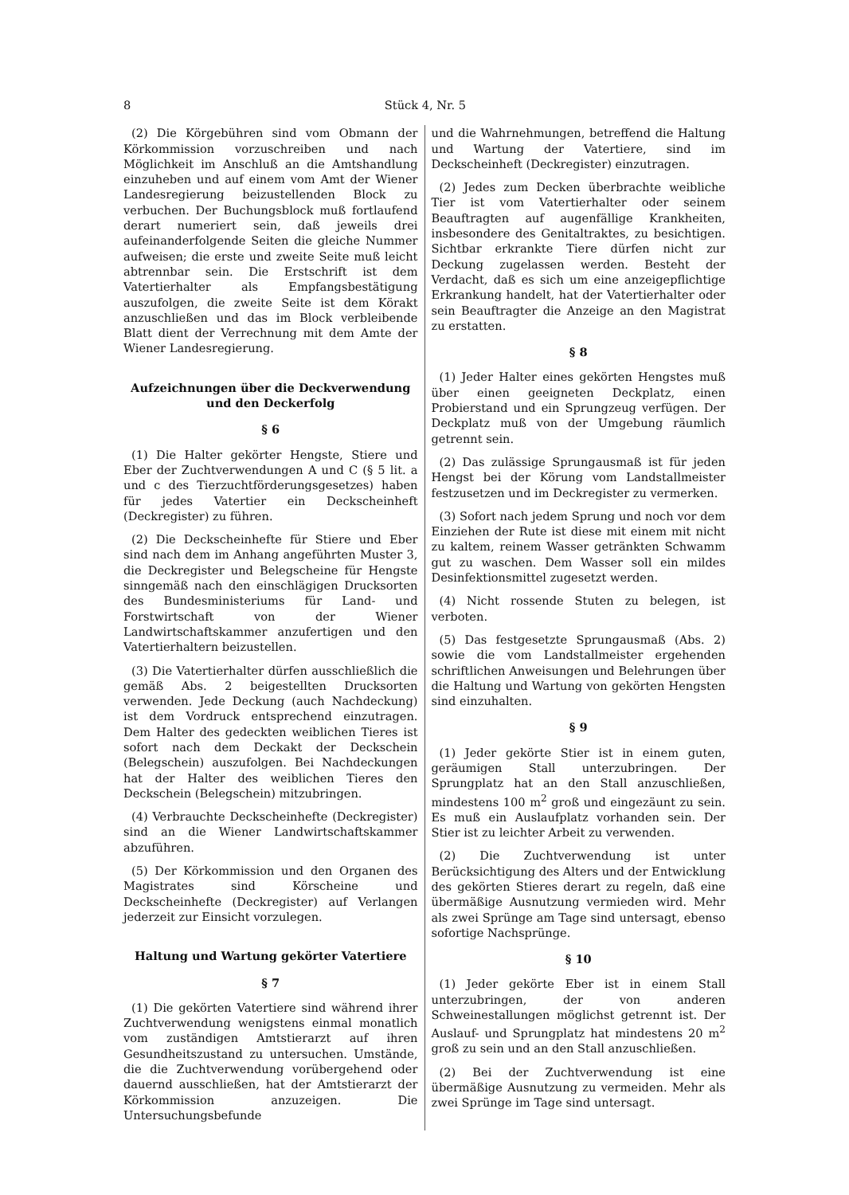8 Stück 4, Nr. 5
(2) Die Körgebühren sind vom Obmann der Körkommission vorzuschreiben und nach Möglichkeit im Anschluß an die Amtshandlung einzuheben und auf einem vom Amt der Wiener Landesregierung beizustellenden Block zu verbuchen. Der Buchungsblock muß fortlaufend derart numeriert sein, daß jeweils drei aufeinanderfolgende Seiten die gleiche Nummer aufweisen; die erste und zweite Seite muß leicht abtrennbar sein. Die Erstschrift ist dem Vatertierhalter als Empfangsbestätigung auszufolgen, die zweite Seite ist dem Körakt anzuschließen und das im Block verbleibende Blatt dient der Verrechnung mit dem Amte der Wiener Landesregierung.
Aufzeichnungen über die Deckverwendung und den Deckerfolg
§ 6
(1) Die Halter gekörter Hengste, Stiere und Eber der Zuchtverwendungen A und C (§ 5 lit. a und c des Tierzuchtförderungsgesetzes) haben für jedes Vatertier ein Deckscheinheft (Deckregister) zu führen.
(2) Die Deckscheinhefte für Stiere und Eber sind nach dem im Anhang angeführten Muster 3, die Deckregister und Belegscheine für Hengste sinngemäß nach den einschlägigen Drucksorten des Bundesministeriums für Land- und Forstwirtschaft von der Wiener Landwirtschaftskammer anzufertigen und den Vatertierhaltern beizustellen.
(3) Die Vatertierhalter dürfen ausschließlich die gemäß Abs. 2 beigestellten Drucksorten verwenden. Jede Deckung (auch Nachdeckung) ist dem Vordruck entsprechend einzutragen. Dem Halter des gedeckten weiblichen Tieres ist sofort nach dem Deckakt der Deckschein (Belegschein) auszufolgen. Bei Nachdeckungen hat der Halter des weiblichen Tieres den Deckschein (Belegschein) mitzubringen.
(4) Verbrauchte Deckscheinhefte (Deckregister) sind an die Wiener Landwirtschaftskammer abzuführen.
(5) Der Körkommission und den Organen des Magistrates sind Körscheine und Deckscheinhefte (Deckregister) auf Verlangen jederzeit zur Einsicht vorzulegen.
Haltung und Wartung gekörter Vatertiere
§ 7
(1) Die gekörten Vatertiere sind während ihrer Zuchtverwendung wenigstens einmal monatlich vom zuständigen Amtstierarzt auf ihren Gesundheitszustand zu untersuchen. Umstände, die die Zuchtverwendung vorübergehend oder dauernd ausschließen, hat der Amtstierarzt der Körkommission anzuzeigen. Die Untersuchungsbefunde
und die Wahrnehmungen, betreffend die Haltung und Wartung der Vatertiere, sind im Deckscheinheft (Deckregister) einzutragen.
(2) Jedes zum Decken überbrachte weibliche Tier ist vom Vatertierhalter oder seinem Beauftragten auf augenfällige Krankheiten, insbesondere des Genitaltraktes, zu besichtigen. Sichtbar erkrankte Tiere dürfen nicht zur Deckung zugelassen werden. Besteht der Verdacht, daß es sich um eine anzeigepflichtige Erkrankung handelt, hat der Vatertierhalter oder sein Beauftragter die Anzeige an den Magistrat zu erstatten.
§ 8
(1) Jeder Halter eines gekörten Hengstes muß über einen geeigneten Deckplatz, einen Probierstand und ein Sprungzeug verfügen. Der Deckplatz muß von der Umgebung räumlich getrennt sein.
(2) Das zulässige Sprungausmaß ist für jeden Hengst bei der Körung vom Landstallmeister festzusetzen und im Deckregister zu vermerken.
(3) Sofort nach jedem Sprung und noch vor dem Einziehen der Rute ist diese mit einem mit nicht zu kaltem, reinem Wasser getränkten Schwamm gut zu waschen. Dem Wasser soll ein mildes Desinfektionsmittel zugesetzt werden.
(4) Nicht rossende Stuten zu belegen, ist verboten.
(5) Das festgesetzte Sprungausmaß (Abs. 2) sowie die vom Landstallmeister ergehenden schriftlichen Anweisungen und Belehrungen über die Haltung und Wartung von gekörten Hengsten sind einzuhalten.
§ 9
(1) Jeder gekörte Stier ist in einem guten, geräumigen Stall unterzubringen. Der Sprungplatz hat an den Stall anzuschließen, mindestens 100 m<sup>2</sup> groß und eingezäunt zu sein. Es muß ein Auslaufplatz vorhanden sein. Der Stier ist zu leichter Arbeit zu verwenden.
(2) Die Zuchtverwendung ist unter Berücksichtigung des Alters und der Entwicklung des gekörten Stieres derart zu regeln, daß eine übermäßige Ausnutzung vermieden wird. Mehr als zwei Sprünge am Tage sind untersagt, ebenso sofortige Nachsprünge.
§ 10
(1) Jeder gekörte Eber ist in einem Stall unterzubringen, der von anderen Schweinestallungen möglichst getrennt ist. Der Auslauf- und Sprungplatz hat mindestens 20 m<sup>2</sup> groß zu sein und an den Stall anzuschließen.
(2) Bei der Zuchtverwendung ist eine übermäßige Ausnutzung zu vermeiden. Mehr als zwei Sprünge im Tage sind untersagt.